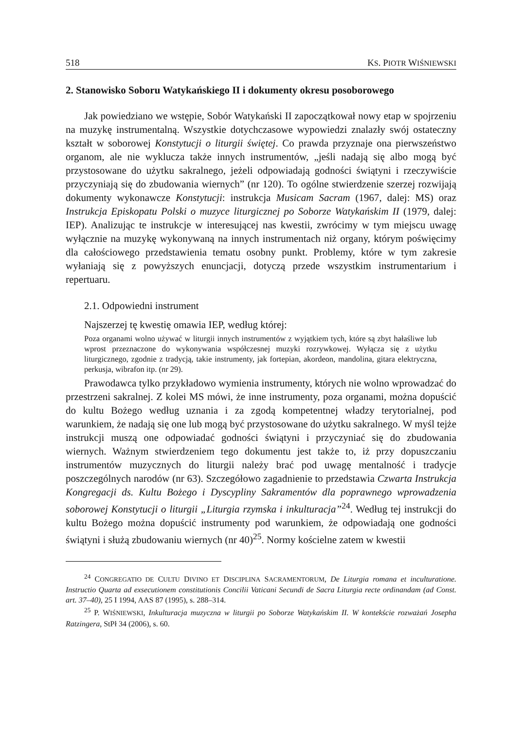518 KS. PIOTR WIŚNIEWSKI
2. Stanowisko Soboru Watykańskiego II i dokumenty okresu posoborowego
Jak powiedziano we wstępie, Sobór Watykański II zapoczątkował nowy etap w spojrzeniu na muzykę instrumentalną. Wszystkie dotychczasowe wypowiedzi znalazły swój ostateczny kształt w soborowej Konstytucji o liturgii świętej. Co prawda przyznaje ona pierwszeństwo organom, ale nie wyklucza także innych instrumentów, „jeśli nadają się albo mogą być przystosowane do użytku sakralnego, jeżeli odpowiadają godności świątyni i rzeczywiście przyczyniają się do zbudowania wiernych” (nr 120). To ogólne stwierdzenie szerzej rozwijają dokumenty wykonawcze Konstytucji: instrukcja Musicam Sacram (1967, dalej: MS) oraz Instrukcja Episkopatu Polski o muzyce liturgicznej po Soborze Watykańskim II (1979, dalej: IEP). Analizując te instrukcje w interesującej nas kwestii, zwrócimy w tym miejscu uwagę wyłącznie na muzykę wykonywaną na innych instrumentach niż organy, którym poświęcimy dla całościowego przedstawienia tematu osobny punkt. Problemy, które w tym zakresie wyłaniają się z powyższych enuncjacji, dotyczą przede wszystkim instrumentarium i repertuaru.
2.1. Odpowiedni instrument
Najszerzej tę kwestię omawia IEP, według której:
Poza organami wolno używać w liturgii innych instrumentów z wyjątkiem tych, które są zbyt hałaśliwe lub wprost przeznaczone do wykonywania współczesnej muzyki rozrywkowej. Wyłącza się z użytku liturgicznego, zgodnie z tradycją, takie instrumenty, jak fortepian, akordeon, mandolina, gitara elektryczna, perkusja, wibrafon itp. (nr 29).
Prawodawca tylko przykładowo wymienia instrumenty, których nie wolno wprowadzać do przestrzeni sakralnej. Z kolei MS mówi, że inne instrumenty, poza organami, można dopuścić do kultu Bożego według uznania i za zgodą kompetentnej władzy terytorialnej, pod warunkiem, że nadają się one lub mogą być przystosowane do użytku sakralnego. W myśl tejże instrukcji muszą one odpowiadać godności świątyni i przyczyniać się do zbudowania wiernych. Ważnym stwierdzeniem tego dokumentu jest także to, iż przy dopuszczaniu instrumentów muzycznych do liturgii należy brać pod uwagę mentalność i tradycje poszczególnych narodów (nr 63). Szczegółowo zagadnienie to przedstawia Czwarta Instrukcja Kongregacji ds. Kultu Bożego i Dyscypliny Sakramentów dla poprawnego wprowadzenia soborowej Konstytucji o liturgii „Liturgia rzymska i inkulturacja”<sup>24</sup>. Według tej instrukcji do kultu Bożego można dopuścić instrumenty pod warunkiem, że odpowiadają one godności świątyni i służą zbudowaniu wiernych (nr 40)<sup>25</sup>. Normy kościelne zatem w kwestii
<sup>24</sup> CONGREGATIO DE CULTU DIVINO ET DISCIPLINA SACRAMENTORUM, De Liturgia romana et inculturatione. Instructio Quarta ad exsecutionem constitutionis Concilii Vaticani Secundi de Sacra Liturgia recte ordinandam (ad Const. art. 37–40), 25 I 1994, AAS 87 (1995), s. 288–314.
<sup>25</sup> P. WIŚNIEWSKI, Inkulturacja muzyczna w liturgii po Soborze Watykańskim II. W kontekście rozważań Josepha Ratzingera, StPł 34 (2006), s. 60.